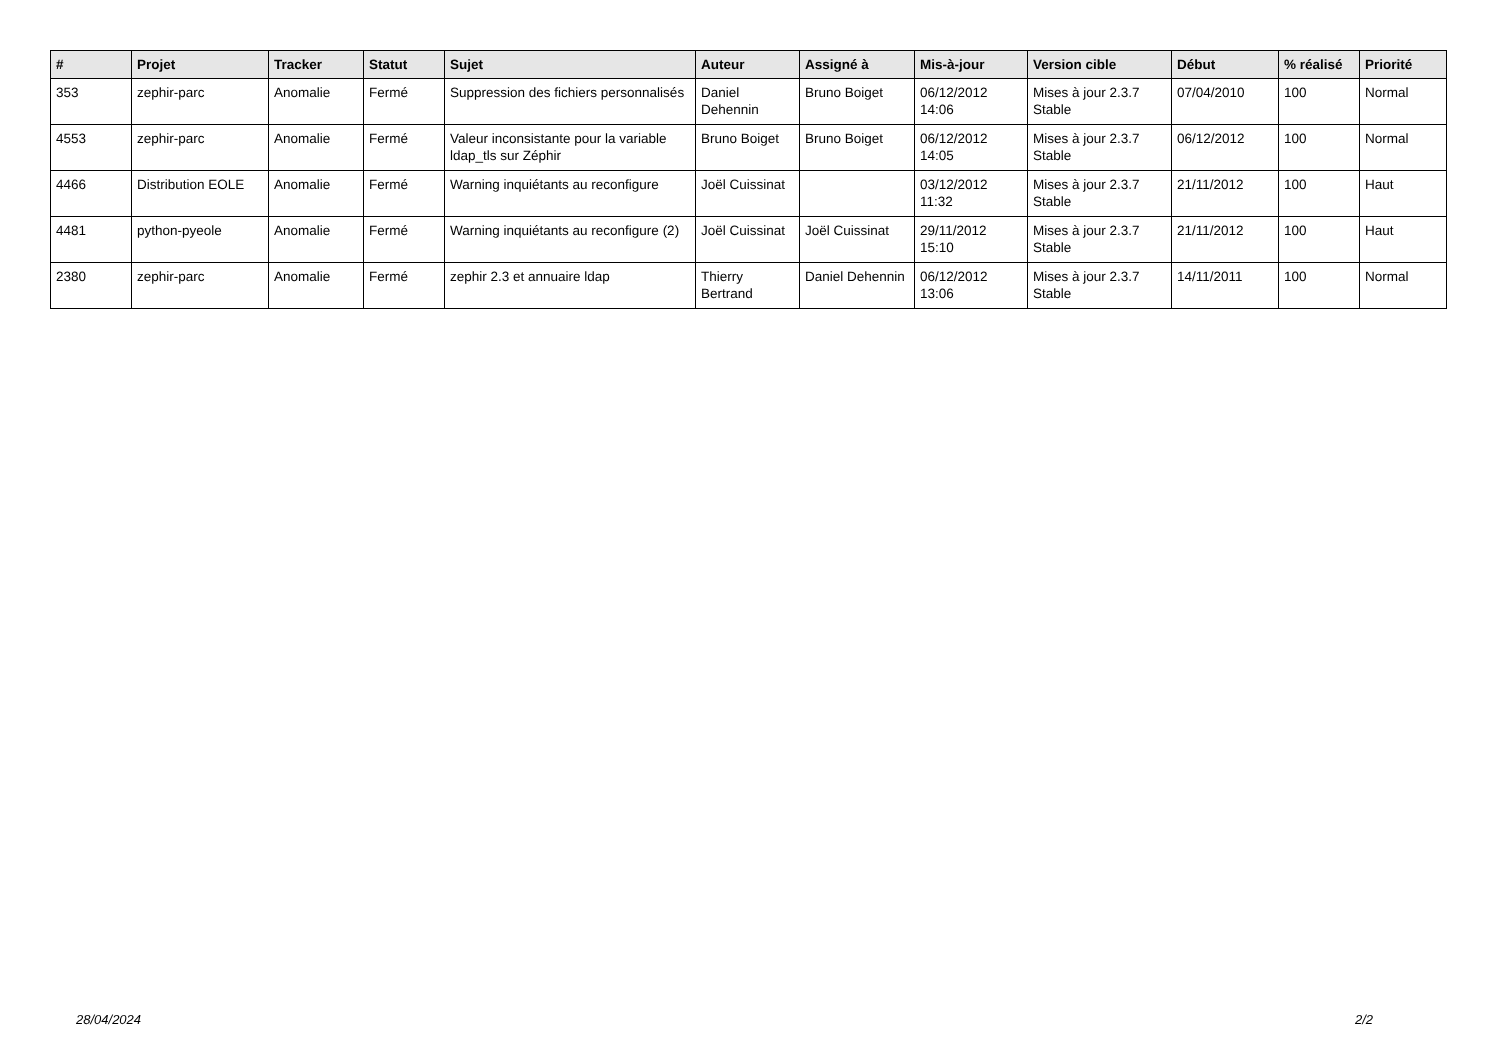| # | Projet | Tracker | Statut | Sujet | Auteur | Assigné à | Mis-à-jour | Version cible | Début | % réalisé | Priorité |
| --- | --- | --- | --- | --- | --- | --- | --- | --- | --- | --- | --- |
| 353 | zephir-parc | Anomalie | Fermé | Suppression des fichiers personnalisés | Daniel Dehennin | Bruno Boiget | 06/12/2012 14:06 | Mises à jour 2.3.7 Stable | 07/04/2010 | 100 | Normal |
| 4553 | zephir-parc | Anomalie | Fermé | Valeur inconsistante pour la variable ldap_tls sur Zéphir | Bruno Boiget | Bruno Boiget | 06/12/2012 14:05 | Mises à jour 2.3.7 Stable | 06/12/2012 | 100 | Normal |
| 4466 | Distribution EOLE | Anomalie | Fermé | Warning inquiétants au reconfigure | Joël Cuissinat | | 03/12/2012 11:32 | Mises à jour 2.3.7 Stable | 21/11/2012 | 100 | Haut |
| 4481 | python-pyeole | Anomalie | Fermé | Warning inquiétants au reconfigure (2) | Joël Cuissinat | Joël Cuissinat | 29/11/2012 15:10 | Mises à jour 2.3.7 Stable | 21/11/2012 | 100 | Haut |
| 2380 | zephir-parc | Anomalie | Fermé | zephir 2.3 et annuaire ldap | Thierry Bertrand | Daniel Dehennin | 06/12/2012 13:06 | Mises à jour 2.3.7 Stable | 14/11/2011 | 100 | Normal |
28/04/2024 2/2